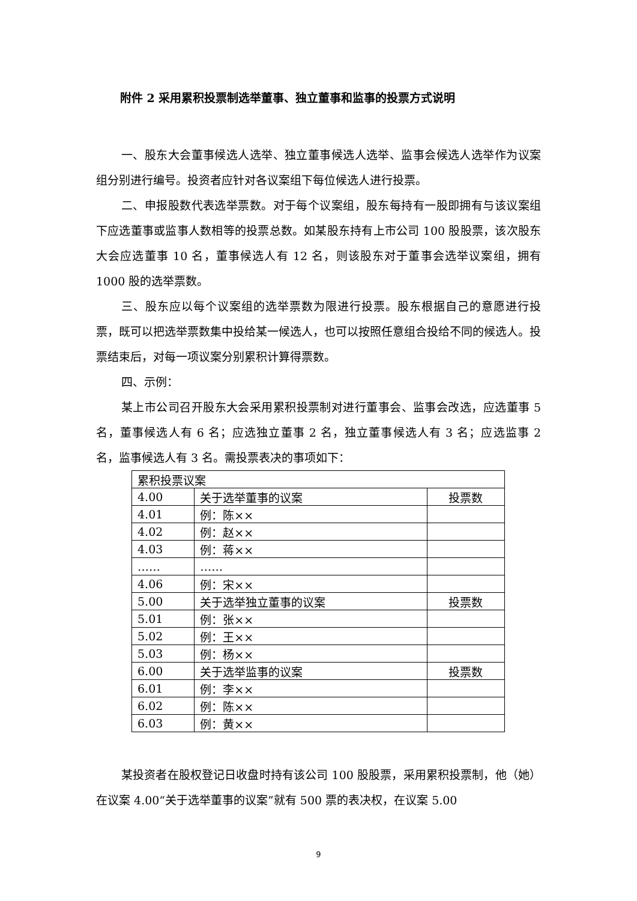附件 2 采用累积投票制选举董事、独立董事和监事的投票方式说明
一、股东大会董事候选人选举、独立董事候选人选举、监事会候选人选举作为议案组分别进行编号。投资者应针对各议案组下每位候选人进行投票。
二、申报股数代表选举票数。对于每个议案组，股东每持有一股即拥有与该议案组下应选董事或监事人数相等的投票总数。如某股东持有上市公司 100 股股票，该次股东大会应选董事 10 名，董事候选人有 12 名，则该股东对于董事会选举议案组，拥有 1000 股的选举票数。
三、股东应以每个议案组的选举票数为限进行投票。股东根据自己的意愿进行投票，既可以把选举票数集中投给某一候选人，也可以按照任意组合投给不同的候选人。投票结束后，对每一项议案分别累积计算得票数。
四、示例：
某上市公司召开股东大会采用累积投票制对进行董事会、监事会改选，应选董事 5 名，董事候选人有 6 名；应选独立董事 2 名，独立董事候选人有 3 名；应选监事 2 名，监事候选人有 3 名。需投票表决的事项如下：
| 累积投票议案 | | |
| 4.00 | 关于选举董事的议案 | 投票数 |
| 4.01 | 例：陈×× | |
| 4.02 | 例：赵×× | |
| 4.03 | 例：蒋×× | |
| …… | …… | |
| 4.06 | 例：宋×× | |
| 5.00 | 关于选举独立董事的议案 | 投票数 |
| 5.01 | 例：张×× | |
| 5.02 | 例：王×× | |
| 5.03 | 例：杨×× | |
| 6.00 | 关于选举监事的议案 | 投票数 |
| 6.01 | 例：李×× | |
| 6.02 | 例：陈×× | |
| 6.03 | 例：黄×× | |
某投资者在股权登记日收盘时持有该公司 100 股股票，采用累积投票制，他（她）在议案 4.00“关于选举董事的议案”就有 500 票的表决权，在议案 5.00
9